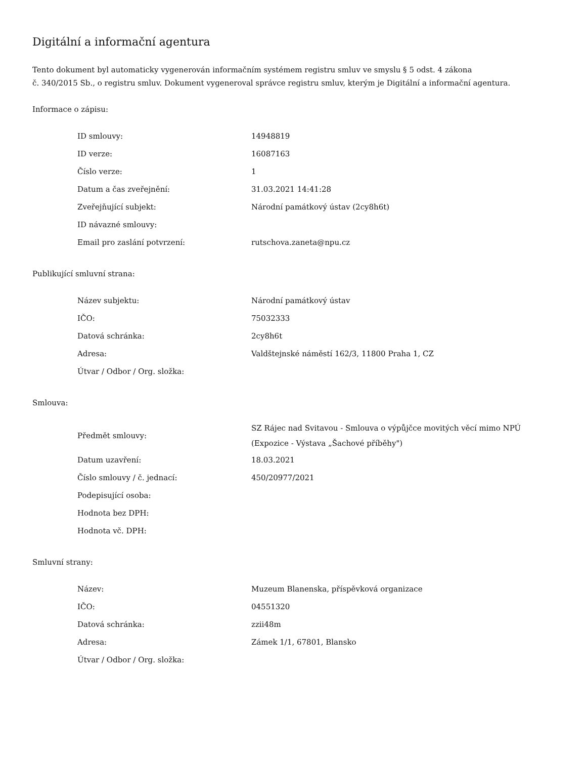Digitální a informační agentura
Tento dokument byl automaticky vygenerován informačním systémem registru smluv ve smyslu § 5 odst. 4 zákona
č. 340/2015 Sb., o registru smluv. Dokument vygeneroval správce registru smluv, kterým je Digitální a informační agentura.
Informace o zápisu:
| ID smlouvy: | 14948819 |
| ID verze: | 16087163 |
| Číslo verze: | 1 |
| Datum a čas zveřejnění: | 31.03.2021 14:41:28 |
| Zveřejňující subjekt: | Národní památkový ústav (2cy8h6t) |
| ID návazné smlouvy: | |
| Email pro zaslání potvrzení: | rutschova.zaneta@npu.cz |
Publikující smluvní strana:
| Název subjektu: | Národní památkový ústav |
| IČO: | 75032333 |
| Datová schránka: | 2cy8h6t |
| Adresa: | Valdštejnské náměstí 162/3, 11800 Praha 1, CZ |
| Útvar / Odbor / Org. složka: | |
Smlouva:
| Předmět smlouvy: | SZ Rájec nad Svitavou - Smlouva o výpůjčce movitých věcí mimo NPÚ (Expozice - Výstava „Šachové příběhy") |
| Datum uzavření: | 18.03.2021 |
| Číslo smlouvy / č. jednací: | 450/20977/2021 |
| Podepisující osoba: | |
| Hodnota bez DPH: | |
| Hodnota vč. DPH: | |
Smluvní strany:
| Název: | Muzeum Blanenska, příspěvková organizace |
| IČO: | 04551320 |
| Datová schránka: | zzii48m |
| Adresa: | Zámek 1/1, 67801, Blansko |
| Útvar / Odbor / Org. složka: | |